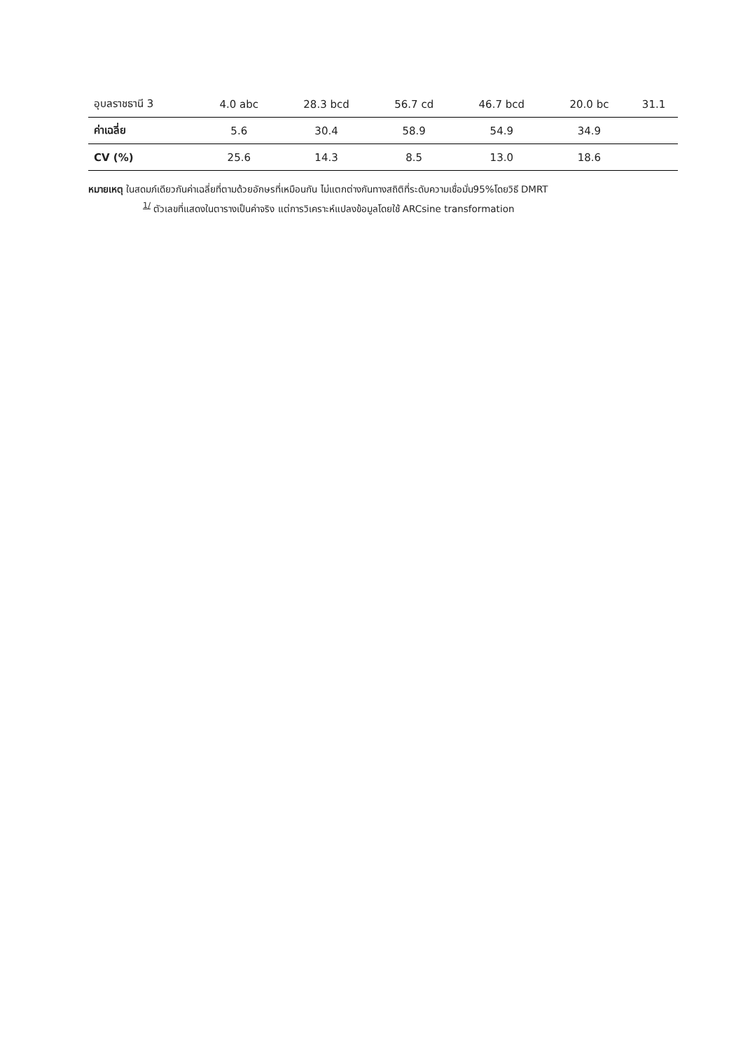| อุบลราชธานี 3 | 4.0 abc | 28.3 bcd | 56.7 cd | 46.7 bcd | 20.0 bc | 31.1 |
| ค่าเฉลี่ย | 5.6 | 30.4 | 58.9 | 54.9 | 34.9 | |
| CV (%) | 25.6 | 14.3 | 8.5 | 13.0 | 18.6 | |
หมายเหตุ ในสดมภ์เดียวกันค่าเฉลี่ยที่ตามด้วยอักษรที่เหมือนกัน ไม่แตกต่างกันทางสถิติที่ระดับความเชื่อมั่น95%โดยวิธี DMRT
<sup>1/</sup> ตัวเลขที่แสดงในตารางเป็นค่าจริง แต่การวิเคราะห์แปลงข้อมูลโดยใช้ ARCsine transformation